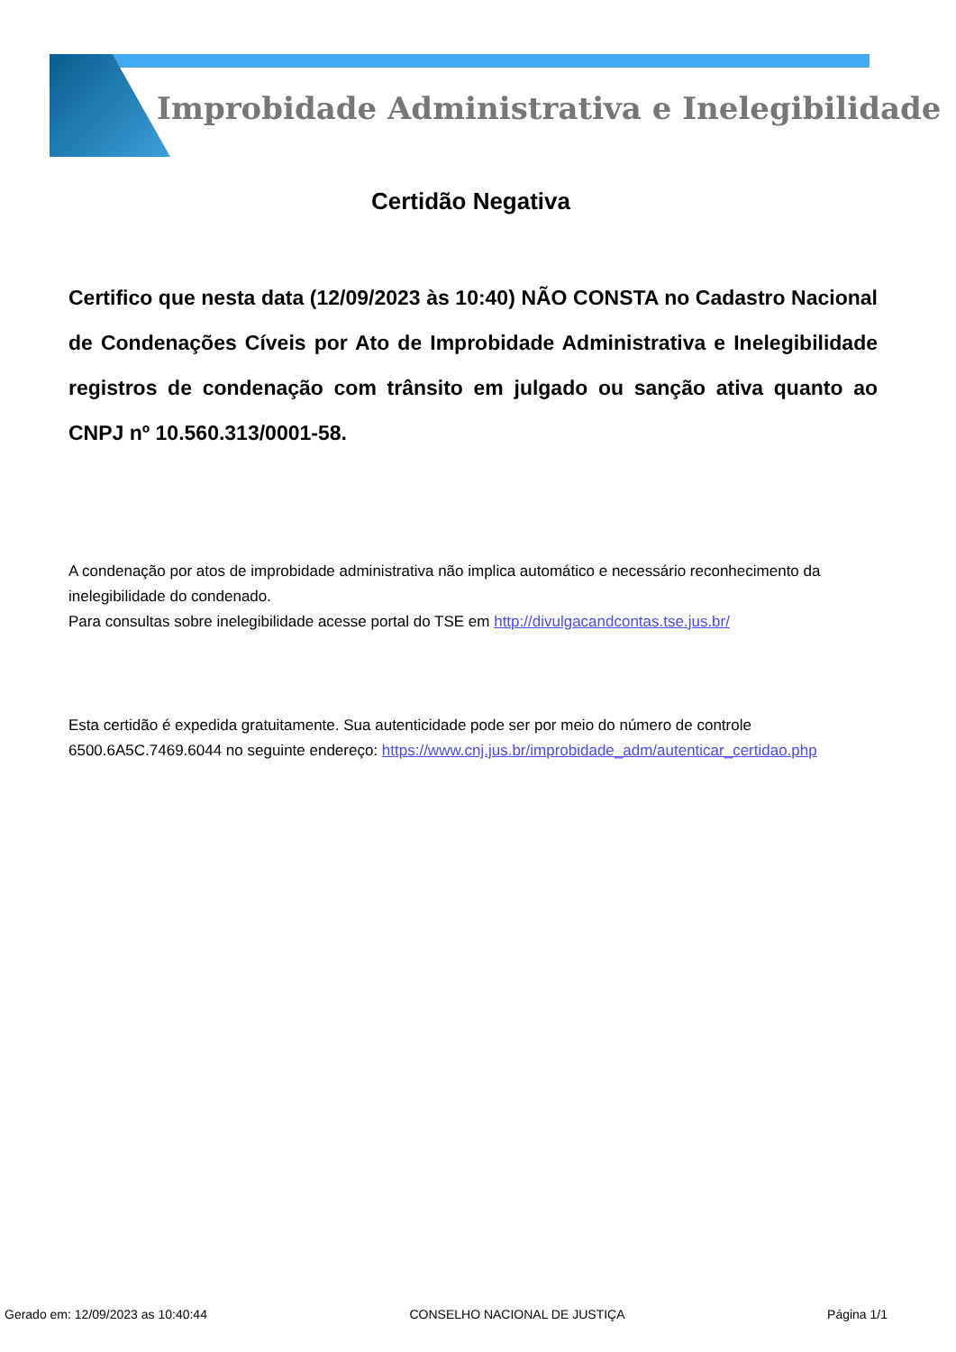Improbidade Administrativa e Inelegibilidade
Certidão Negativa
Certifico que nesta data (12/09/2023 às 10:40) NÃO CONSTA no Cadastro Nacional de Condenações Cíveis por Ato de Improbidade Administrativa e Inelegibilidade registros de condenação com trânsito em julgado ou sanção ativa quanto ao CNPJ nº 10.560.313/0001-58.
A condenação por atos de improbidade administrativa não implica automático e necessário reconhecimento da inelegibilidade do condenado.
Para consultas sobre inelegibilidade acesse portal do TSE em http://divulgacandcontas.tse.jus.br/
Esta certidão é expedida gratuitamente. Sua autenticidade pode ser por meio do número de controle 6500.6A5C.7469.6044 no seguinte endereço: https://www.cnj.jus.br/improbidade_adm/autenticar_certidao.php
Gerado em: 12/09/2023 as 10:40:44 CONSELHO NACIONAL DE JUSTIÇA Página 1/1